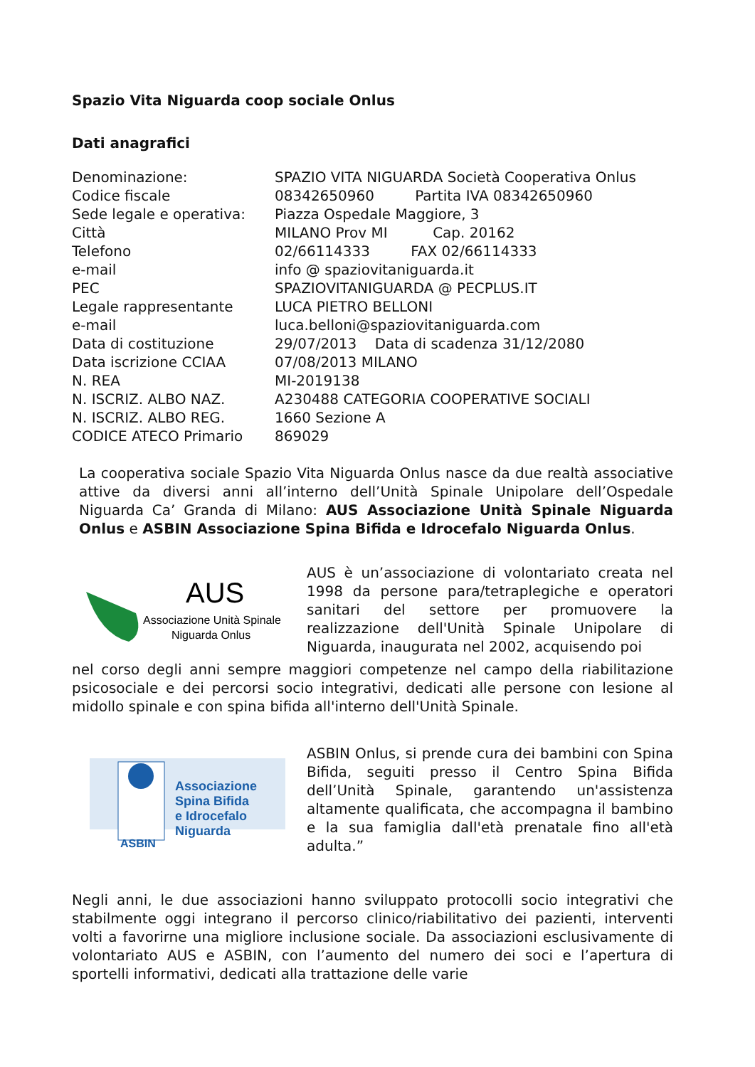Spazio Vita Niguarda coop sociale Onlus
Dati anagrafici
| Denominazione: | SPAZIO VITA NIGUARDA Società Cooperativa Onlus |
| Codice fiscale | 08342650960 Partita IVA 08342650960 |
| Sede legale e operativa: | Piazza Ospedale Maggiore, 3 |
| Città | MILANO Prov MI Cap. 20162 |
| Telefono | 02/66114333 FAX 02/66114333 |
| e-mail | info @ spaziovitaniguarda.it |
| PEC | SPAZIOVITANIGUARDA @ PECPLUS.IT |
| Legale rappresentante | LUCA PIETRO BELLONI |
| e-mail | luca.belloni@spaziovitaniguarda.com |
| Data di costituzione | 29/07/2013 Data di scadenza 31/12/2080 |
| Data iscrizione CCIAA | 07/08/2013 MILANO |
| N. REA | MI-2019138 |
| N. ISCRIZ. ALBO NAZ. | A230488 CATEGORIA COOPERATIVE SOCIALI |
| N. ISCRIZ. ALBO REG. | 1660 Sezione A |
| CODICE ATECO Primario | 869029 |
La cooperativa sociale Spazio Vita Niguarda Onlus nasce da due realtà associative attive da diversi anni all’interno dell’Unità Spinale Unipolare dell’Ospedale Niguarda Ca’ Granda di Milano: AUS Associazione Unità Spinale Niguarda Onlus e ASBIN Associazione Spina Bifida e Idrocefalo Niguarda Onlus.
AUS
Associazione Unità Spinale
Niguarda Onlus
AUS è un’associazione di volontariato creata nel 1998 da persone para/tetraplegiche e operatori sanitari del settore per promuovere la realizzazione dell'Unità Spinale Unipolare di Niguarda, inaugurata nel 2002, acquisendo poi
nel corso degli anni sempre maggiori competenze nel campo della riabilitazione psicosociale e dei percorsi socio integrativi, dedicati alle persone con lesione al midollo spinale e con spina bifida all'interno dell'Unità Spinale.
ASBIN
Associazione
Spina Bifida
e Idrocefalo
Niguarda
ASBIN Onlus, si prende cura dei bambini con Spina Bifida, seguiti presso il Centro Spina Bifida dell’Unità Spinale, garantendo un'assistenza altamente qualificata, che accompagna il bambino e la sua famiglia dall'età prenatale fino all'età adulta.”
Negli anni, le due associazioni hanno sviluppato protocolli socio integrativi che stabilmente oggi integrano il percorso clinico/riabilitativo dei pazienti, interventi volti a favorirne una migliore inclusione sociale. Da associazioni esclusivamente di volontariato AUS e ASBIN, con l’aumento del numero dei soci e l’apertura di sportelli informativi, dedicati alla trattazione delle varie